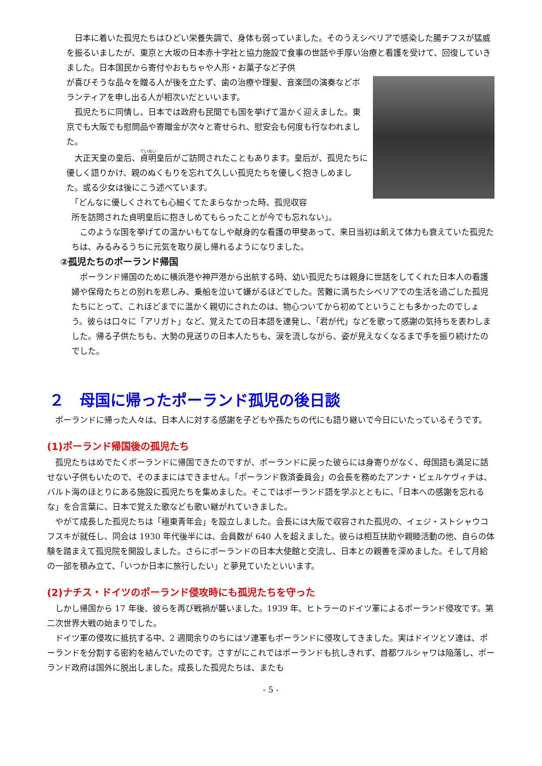日本に着いた孤児たちはひどい栄養失調で、身体も弱っていました。そのうえシベリアで感染した腸チフスが猛威を振るいましたが、東京と大坂の日本赤十字社と協力施設で食事の世話や手厚い治療と看護を受けて、回復していきました。日本国民から寄付やおもちゃや人形・お菓子など子供
が喜びそうな品々を贈る人が後を立たず、歯の治療や理髪、音楽団の演奏などボランティアを申し出る人が相次いだといいます。
　孤児たちに同情し、日本では政府も民間でも国を挙げて温かく迎えました。東京でも大阪でも慰問品や寄贈金が次々と寄せられ、慰安会も何度も行なわれました。
　大正天皇の皇后、貞明皇后がご訪問されたこともあります。皇后が、孤児たちに優しく語りかけ、親のぬくもりを忘れて久しい孤児たちを優しく抱きしめました。或る少女は後にこう述べています。
　「どんなに優しくされても心細くてたまらなかった時、孤児収容
所を訪問された貞明皇后に抱きしめてもらったことが今でも忘れない」。
　このような国を挙げての温かいもてなしや献身的な看護の甲斐あって、来日当初は飢えて体力も衰えていた孤児たちは、みるみるうちに元気を取り戻し帰れるようになりました。
②孤児たちのポーランド帰国
　ポーランド帰国のために横浜港や神戸港から出航する時、幼い孤児たちは親身に世話をしてくれた日本人の看護婦や保母たちとの別れを悲しみ、乗船を泣いて嫌がるほどでした。苦難に満ちたシベリアでの生活を過ごした孤児たちにとって、これほどまでに温かく親切にされたのは、物心ついてから初めてということも多かったのでしょう。彼らは口々に「アリガト」など、覚えたての日本語を連発し、「君が代」などを歌って感謝の気持ちを表わしました。帰る子供たちも、大勢の見送りの日本人たちも、涙を流しながら、姿が見えなくなるまで手を振り続けたのでした。
２　母国に帰ったポーランド孤児の後日談
　ポーランドに帰った人々は、日本人に対する感謝を子どもや孫たちの代にも語り継いで今日にいたっているそうです。
(1)ポーランド帰国後の孤児たち
　孤児たちはめでたくポーランドに帰国できたのですが、ポーランドに戻った彼らには身寄りがなく、母国語も満足に話せない子供もいたので、そのままにはできません。「ポーランド救済委員会」の会長を務めたアンナ・ビェルケヴィチは、バルト海のほとりにある施設に孤児たちを集めました。そこではポーランド語を学ぶとともに、「日本への感謝を忘れるな」を合言葉に、日本で覚えた歌なども歌い継がれていきました。
　やがて成長した孤児たちは「極東青年会」を設立しました。会長には大阪で収容された孤児の、イェジ・ストシャウコフスキが就任し、同会は 1930 年代後半には、会員数が 640 人を超えました。彼らは相互扶助や親睦活動の他、自らの体験を踏まえて孤児院を開設しました。さらにポーランドの日本大使館と交流し、日本との親善を深めました。そして月給の一部を積み立て、「いつか日本に旅行したい」と夢見ていたといいます。
(2)ナチス・ドイツのポーランド侵攻時にも孤児たちを守った
　しかし帰国から 17 年後、彼らを再び戦禍が襲いました。1939 年、ヒトラーのドイツ軍によるポーランド侵攻です。第二次世界大戦の始まりでした。
　ドイツ軍の侵攻に抵抗する中、2 週間余りのちにはソ連軍もポーランドに侵攻してきました。実はドイツとソ連は、ポーランドを分割する密約を結んでいたのです。さすがにこれではポーランドも抗しきれず、首都ワルシャワは陥落し、ポーランド政府は国外に脱出しました。成長した孤児たちは、またも
- 5 -